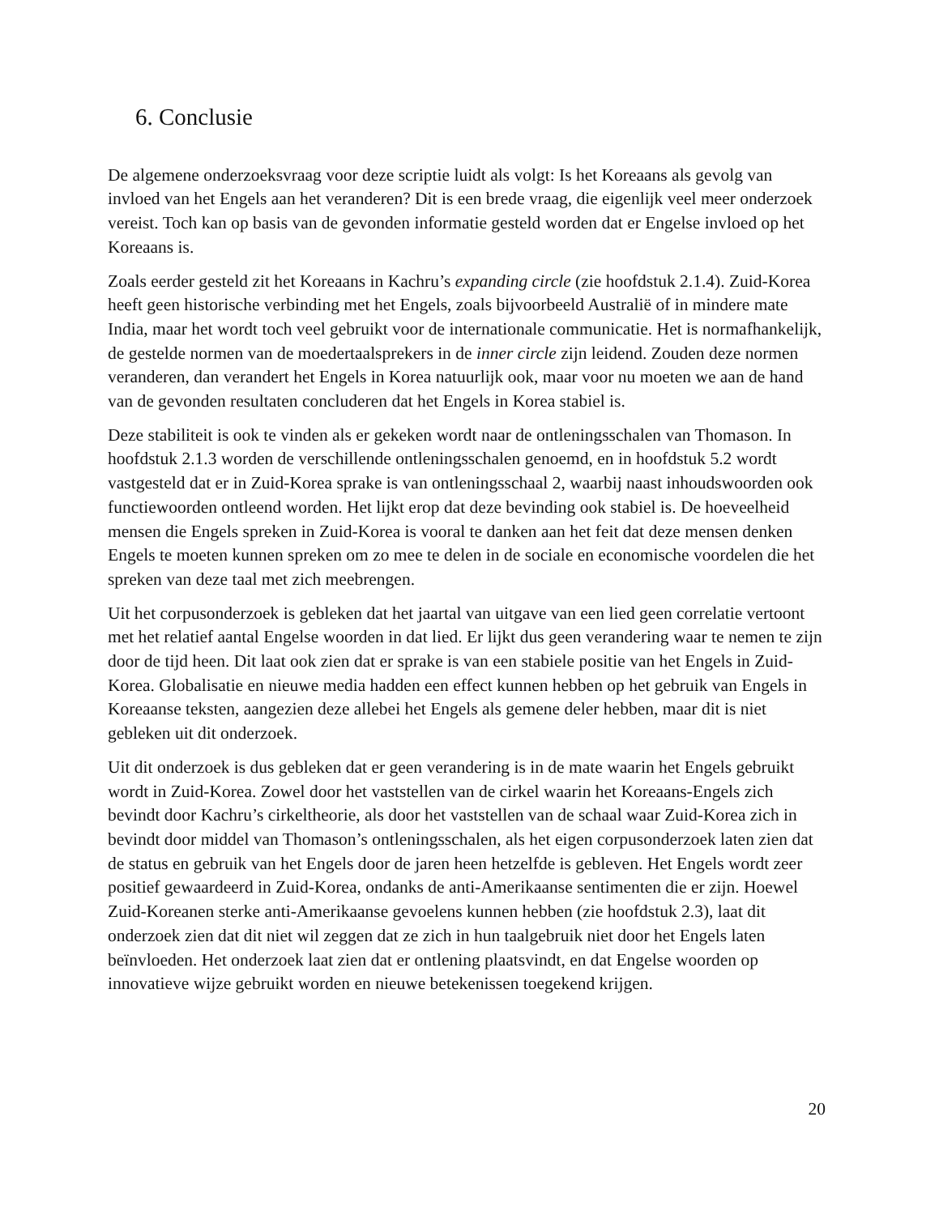6. Conclusie
De algemene onderzoeksvraag voor deze scriptie luidt als volgt: Is het Koreaans als gevolg van invloed van het Engels aan het veranderen? Dit is een brede vraag, die eigenlijk veel meer onderzoek vereist. Toch kan op basis van de gevonden informatie gesteld worden dat er Engelse invloed op het Koreaans is.
Zoals eerder gesteld zit het Koreaans in Kachru’s expanding circle (zie hoofdstuk 2.1.4). Zuid-Korea heeft geen historische verbinding met het Engels, zoals bijvoorbeeld Australië of in mindere mate India, maar het wordt toch veel gebruikt voor de internationale communicatie. Het is normafhankelijk, de gestelde normen van de moedertaalsprekers in de inner circle zijn leidend. Zouden deze normen veranderen, dan verandert het Engels in Korea natuurlijk ook, maar voor nu moeten we aan de hand van de gevonden resultaten concluderen dat het Engels in Korea stabiel is.
Deze stabiliteit is ook te vinden als er gekeken wordt naar de ontleningsschalen van Thomason. In hoofdstuk 2.1.3 worden de verschillende ontleningsschalen genoemd, en in hoofdstuk 5.2 wordt vastgesteld dat er in Zuid-Korea sprake is van ontleningsschaal 2, waarbij naast inhoudswoorden ook functiewoorden ontleend worden. Het lijkt erop dat deze bevinding ook stabiel is. De hoeveelheid mensen die Engels spreken in Zuid-Korea is vooral te danken aan het feit dat deze mensen denken Engels te moeten kunnen spreken om zo mee te delen in de sociale en economische voordelen die het spreken van deze taal met zich meebrengen.
Uit het corpusonderzoek is gebleken dat het jaartal van uitgave van een lied geen correlatie vertoont met het relatief aantal Engelse woorden in dat lied. Er lijkt dus geen verandering waar te nemen te zijn door de tijd heen. Dit laat ook zien dat er sprake is van een stabiele positie van het Engels in Zuid-Korea. Globalisatie en nieuwe media hadden een effect kunnen hebben op het gebruik van Engels in Koreaanse teksten, aangezien deze allebei het Engels als gemene deler hebben, maar dit is niet gebleken uit dit onderzoek.
Uit dit onderzoek is dus gebleken dat er geen verandering is in de mate waarin het Engels gebruikt wordt in Zuid-Korea. Zowel door het vaststellen van de cirkel waarin het Koreaans-Engels zich bevindt door Kachru’s cirkeltheorie, als door het vaststellen van de schaal waar Zuid-Korea zich in bevindt door middel van Thomason’s ontleningsschalen, als het eigen corpusonderzoek laten zien dat de status en gebruik van het Engels door de jaren heen hetzelfde is gebleven. Het Engels wordt zeer positief gewaardeerd in Zuid-Korea, ondanks de anti-Amerikaanse sentimenten die er zijn. Hoewel Zuid-Koreanen sterke anti-Amerikaanse gevoelens kunnen hebben (zie hoofdstuk 2.3), laat dit onderzoek zien dat dit niet wil zeggen dat ze zich in hun taalgebruik niet door het Engels laten beïnvloeden. Het onderzoek laat zien dat er ontlening plaatsvindt, en dat Engelse woorden op innovatieve wijze gebruikt worden en nieuwe betekenissen toegekend krijgen.
20